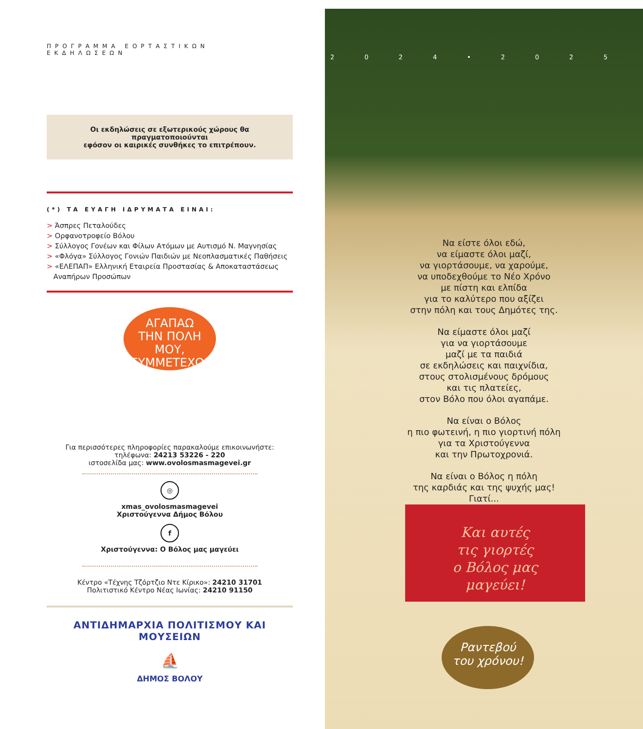ΠΡΟΓΡΑΜΜΑ ΕΟΡΤΑΣΤΙΚΩΝ ΕΚΔΗΛΩΣΕΩΝ
Οι εκδηλώσεις σε εξωτερικούς χώρους θα πραγματοποιούνται
εφόσον οι καιρικές συνθήκες το επιτρέπουν.
(*) ΤΑ ΕΥΑΓΗ ΙΔΡΥΜΑΤΑ ΕΙΝΑΙ:
> Άσπρες Πεταλούδες
> Ορφανοτροφείο Βόλου
> Σύλλογος Γονέων και Φίλων Ατόμων με Αυτισμό Ν. Μαγνησίας
> «Φλόγα» Σύλλογος Γονιών Παιδιών με Νεοπλασματικές Παθήσεις
> «ΕΛΕΠΑΠ» Ελληνική Εταιρεία Προστασίας & Αποκαταστάσεως
Αναπήρων Προσώπων
ΑΓΑΠΑΩ
ΤΗΝ ΠΟΛΗ ΜΟΥ,
ΣΥΜΜΕΤΕΧΩ!
Για περισσότερες πληροφορίες παρακαλούμε επικοινωνήστε:
τηλέφωνα: 24213 53226 - 220
ιστοσελίδα μας: www.ovolosmasmagevei.gr
◎
xmas_ovolosmasmagevei
Χριστούγεννα Δήμος Βόλου
f
Χριστούγεννα: Ο Βόλος μας μαγεύει
Κέντρο «Τέχνης Τζόρτζιο Ντε Κίρικο»: 24210 31701
Πολιτιστικό Κέντρο Νέας Ιωνίας: 24210 91150
ΑΝΤΙΔΗΜΑΡΧΙΑ ΠΟΛΙΤΙΣΜΟΥ ΚΑΙ ΜΟΥΣΕΙΩΝ
⛵
ΔΗΜΟΣ ΒΟΛΟΥ
2024•2025
Να είστε όλοι εδώ,
να είμαστε όλοι μαζί,
να γιορτάσουμε, να χαρούμε,
να υποδεχθούμε το Νέο Χρόνο
με πίστη και ελπίδα
για το καλύτερο που αξίζει
στην πόλη και τους Δημότες της.
Να είμαστε όλοι μαζί
για να γιορτάσουμε
μαζί με τα παιδιά
σε εκδηλώσεις και παιχνίδια,
στους στολισμένους δρόμους
και τις πλατείες,
στον Βόλο που όλοι αγαπάμε.
Να είναι ο Βόλος
η πιο φωτεινή, η πιο γιορτινή πόλη
για τα Χριστούγεννα
και την Πρωτοχρονιά.
Να είναι ο Βόλος η πόλη
της καρδιάς και της ψυχής μας!
Γιατί...
Και αυτές
τις γιορτές
ο Βόλος μας
μαγεύει!
Ραντεβού
του χρόνου!